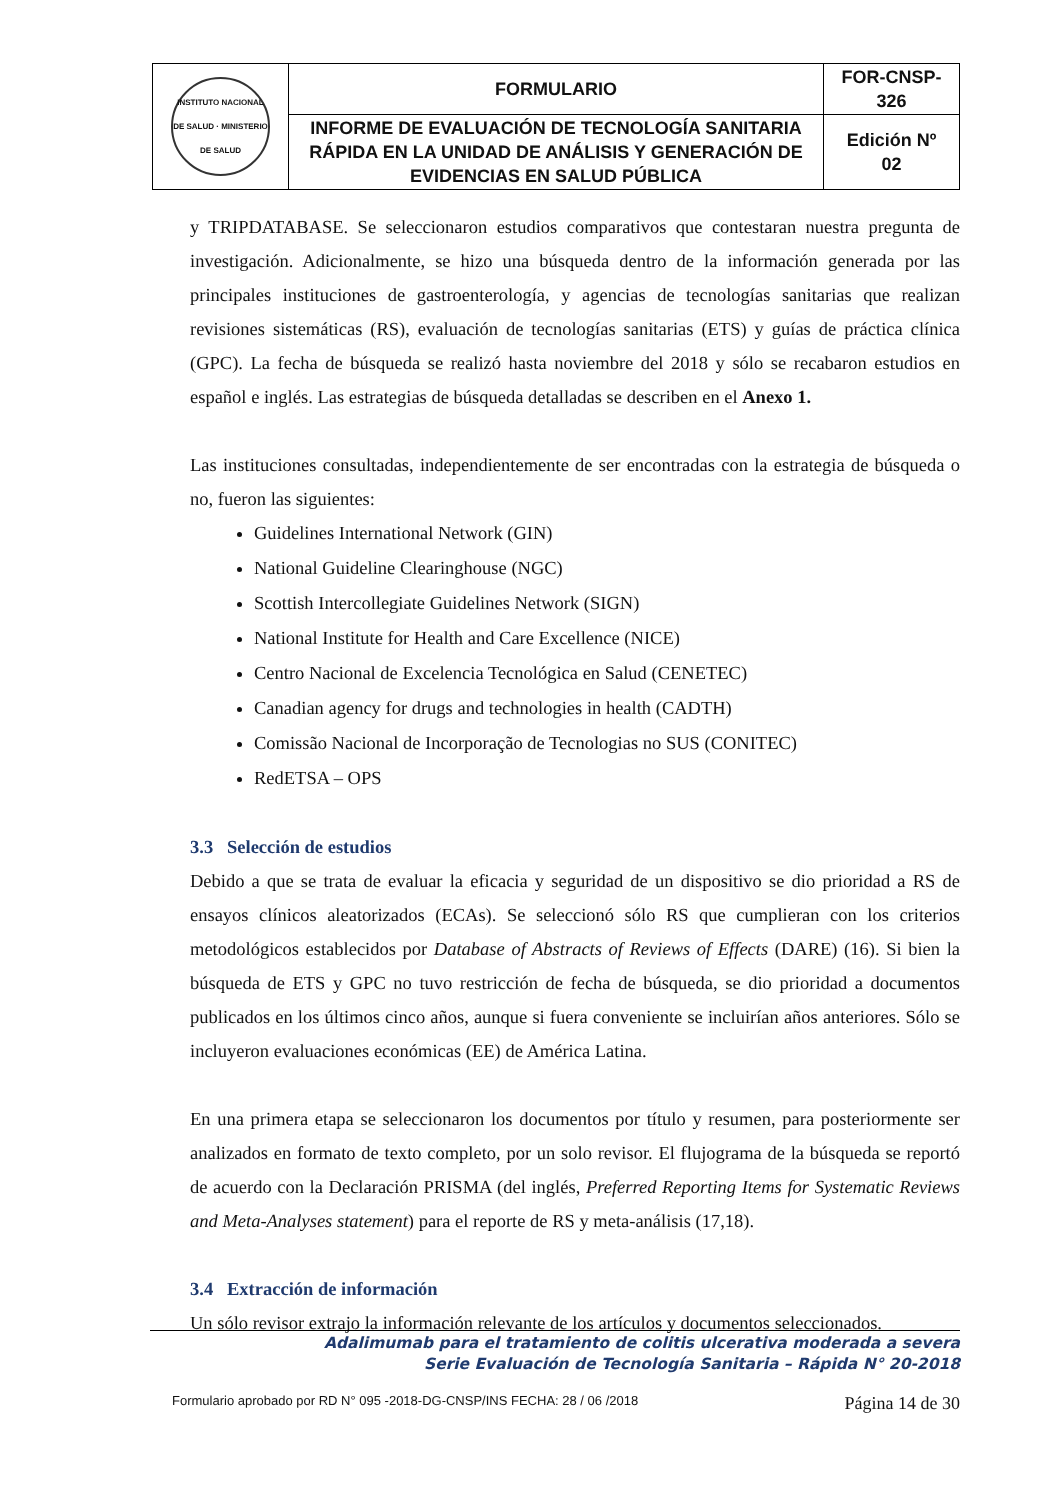| INSTITUTO NACIONAL DE SALUD · MINISTERIO DE SALUD | FORMULARIO | FOR-CNSP- 326 |
| | INFORME DE EVALUACIÓN DE TECNOLOGÍA SANITARIA RÁPIDA EN LA UNIDAD DE ANÁLISIS Y GENERACIÓN DE EVIDENCIAS EN SALUD PÚBLICA | Edición Nº 02 |
y TRIPDATABASE. Se seleccionaron estudios comparativos que contestaran nuestra pregunta de investigación. Adicionalmente, se hizo una búsqueda dentro de la información generada por las principales instituciones de gastroenterología, y agencias de tecnologías sanitarias que realizan revisiones sistemáticas (RS), evaluación de tecnologías sanitarias (ETS) y guías de práctica clínica (GPC). La fecha de búsqueda se realizó hasta noviembre del 2018 y sólo se recabaron estudios en español e inglés. Las estrategias de búsqueda detalladas se describen en el Anexo 1.
Las instituciones consultadas, independientemente de ser encontradas con la estrategia de búsqueda o no, fueron las siguientes:
Guidelines International Network (GIN)
National Guideline Clearinghouse (NGC)
Scottish Intercollegiate Guidelines Network (SIGN)
National Institute for Health and Care Excellence (NICE)
Centro Nacional de Excelencia Tecnológica en Salud (CENETEC)
Canadian agency for drugs and technologies in health (CADTH)
Comissão Nacional de Incorporação de Tecnologias no SUS (CONITEC)
RedETSA – OPS
3.3 Selección de estudios
Debido a que se trata de evaluar la eficacia y seguridad de un dispositivo se dio prioridad a RS de ensayos clínicos aleatorizados (ECAs). Se seleccionó sólo RS que cumplieran con los criterios metodológicos establecidos por Database of Abstracts of Reviews of Effects (DARE) (16). Si bien la búsqueda de ETS y GPC no tuvo restricción de fecha de búsqueda, se dio prioridad a documentos publicados en los últimos cinco años, aunque si fuera conveniente se incluirían años anteriores. Sólo se incluyeron evaluaciones económicas (EE) de América Latina.
En una primera etapa se seleccionaron los documentos por título y resumen, para posteriormente ser analizados en formato de texto completo, por un solo revisor. El flujograma de la búsqueda se reportó de acuerdo con la Declaración PRISMA (del inglés, Preferred Reporting Items for Systematic Reviews and Meta-Analyses statement) para el reporte de RS y meta-análisis (17,18).
3.4 Extracción de información
Un sólo revisor extrajo la información relevante de los artículos y documentos seleccionados.
Adalimumab para el tratamiento de colitis ulcerativa moderada a severa
Serie Evaluación de Tecnología Sanitaria – Rápida N° 20-2018
Formulario aprobado por RD N° 095 -2018-DG-CNSP/INS FECHA: 28 / 06 /2018 Página 14 de 30